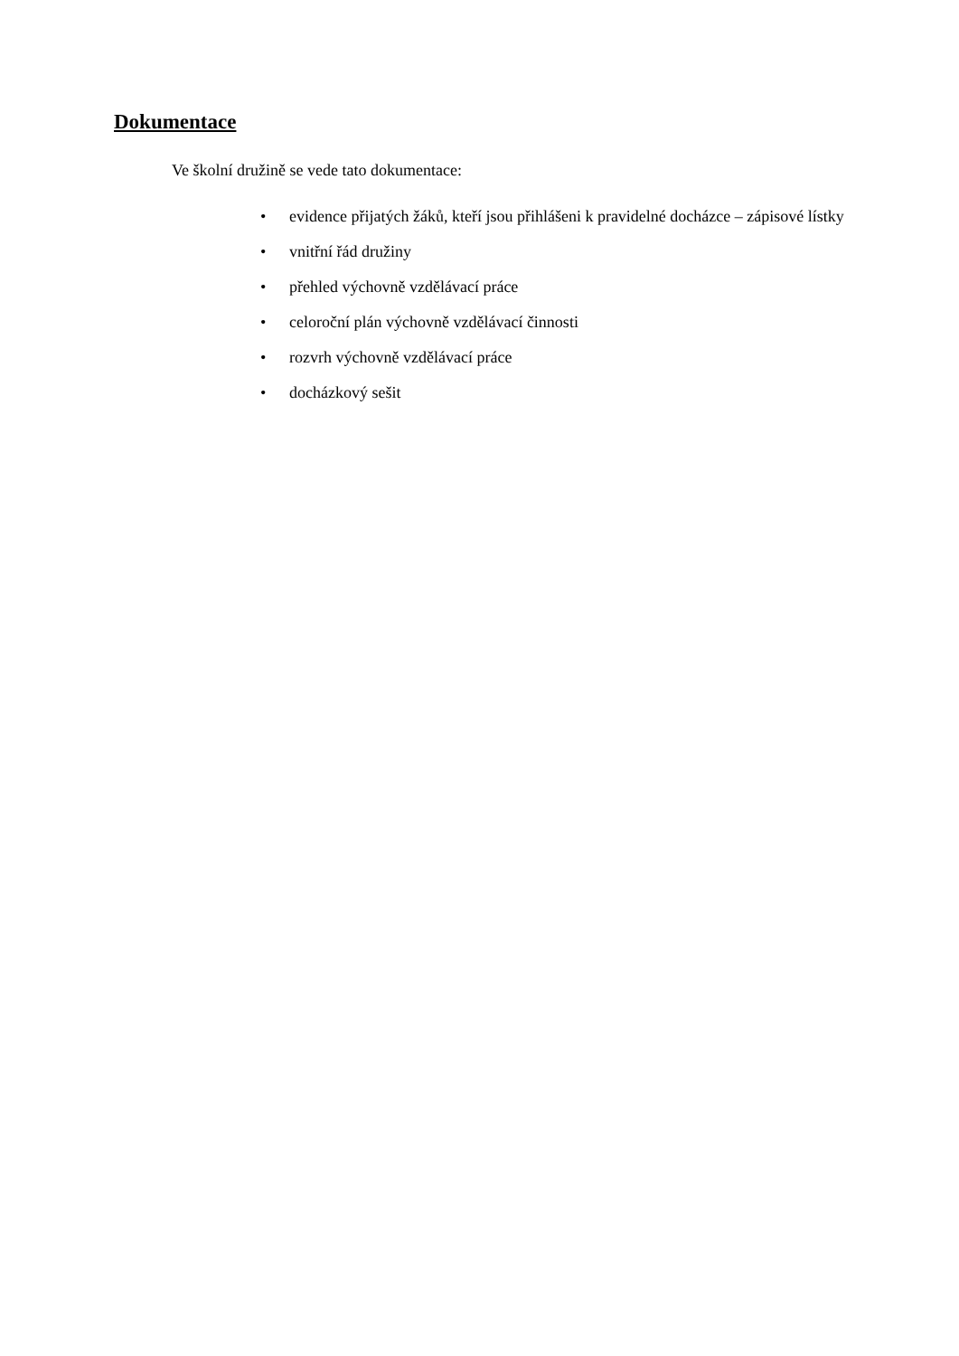Dokumentace
Ve školní družině se vede tato dokumentace:
• evidence přijatých žáků, kteří jsou přihlášeni k pravidelné docházce – zápisové lístky
• vnitřní řád družiny
• přehled výchovně vzdělávací práce
• celoroční plán výchovně vzdělávací činnosti
• rozvrh výchovně vzdělávací práce
• docházkový sešit